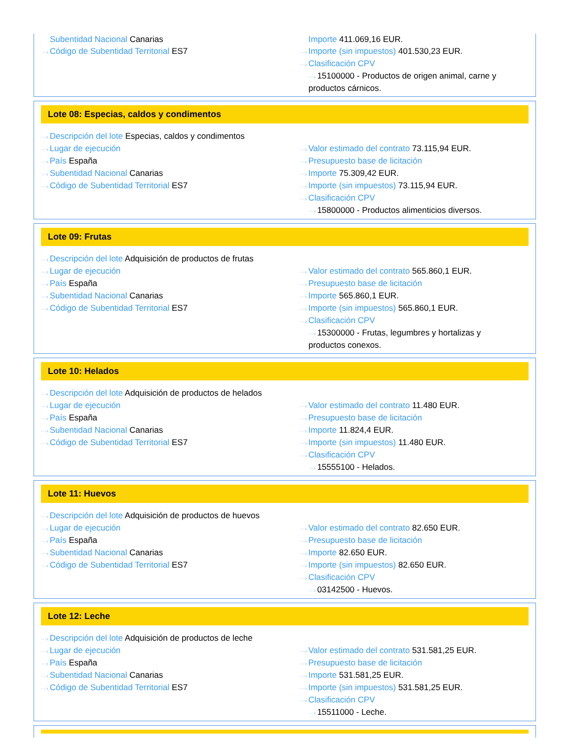Subentidad Nacional Canarias
···› Código de Subentidad Territorial ES7
Importe 411.069,16 EUR.
···› Importe (sin impuestos) 401.530,23 EUR.
···› Clasificación CPV
···› 15100000 - Productos de origen animal, carne y productos cárnicos.
Lote 08: Especias, caldos y condimentos
···› Descripción del lote Especias, caldos y condimentos
···› Lugar de ejecución
···› País España
···› Subentidad Nacional Canarias
···› Código de Subentidad Territorial ES7
···› Valor estimado del contrato 73.115,94 EUR.
···› Presupuesto base de licitación
···› Importe 75.309,42 EUR.
···› Importe (sin impuestos) 73.115,94 EUR.
···› Clasificación CPV
···› 15800000 - Productos alimenticios diversos.
Lote 09: Frutas
···› Descripción del lote Adquisición de productos de frutas
···› Lugar de ejecución
···› País España
···› Subentidad Nacional Canarias
···› Código de Subentidad Territorial ES7
···› Valor estimado del contrato 565.860,1 EUR.
···› Presupuesto base de licitación
···› Importe 565.860,1 EUR.
···› Importe (sin impuestos) 565.860,1 EUR.
···› Clasificación CPV
···› 15300000 - Frutas, legumbres y hortalizas y productos conexos.
Lote 10: Helados
···› Descripción del lote Adquisición de productos de helados
···› Lugar de ejecución
···› País España
···› Subentidad Nacional Canarias
···› Código de Subentidad Territorial ES7
···› Valor estimado del contrato 11.480 EUR.
···› Presupuesto base de licitación
···› Importe 11.824,4 EUR.
···› Importe (sin impuestos) 11.480 EUR.
···› Clasificación CPV
···› 15555100 - Helados.
Lote 11: Huevos
···› Descripción del lote Adquisición de productos de huevos
···› Lugar de ejecución
···› País España
···› Subentidad Nacional Canarias
···› Código de Subentidad Territorial ES7
···› Valor estimado del contrato 82.650 EUR.
···› Presupuesto base de licitación
···› Importe 82.650 EUR.
···› Importe (sin impuestos) 82.650 EUR.
···› Clasificación CPV
···› 03142500 - Huevos.
Lote 12: Leche
···› Descripción del lote Adquisición de productos de leche
···› Lugar de ejecución
···› País España
···› Subentidad Nacional Canarias
···› Código de Subentidad Territorial ES7
···› Valor estimado del contrato 531.581,25 EUR.
···› Presupuesto base de licitación
···› Importe 531.581,25 EUR.
···› Importe (sin impuestos) 531.581,25 EUR.
···› Clasificación CPV
···› 15511000 - Leche.